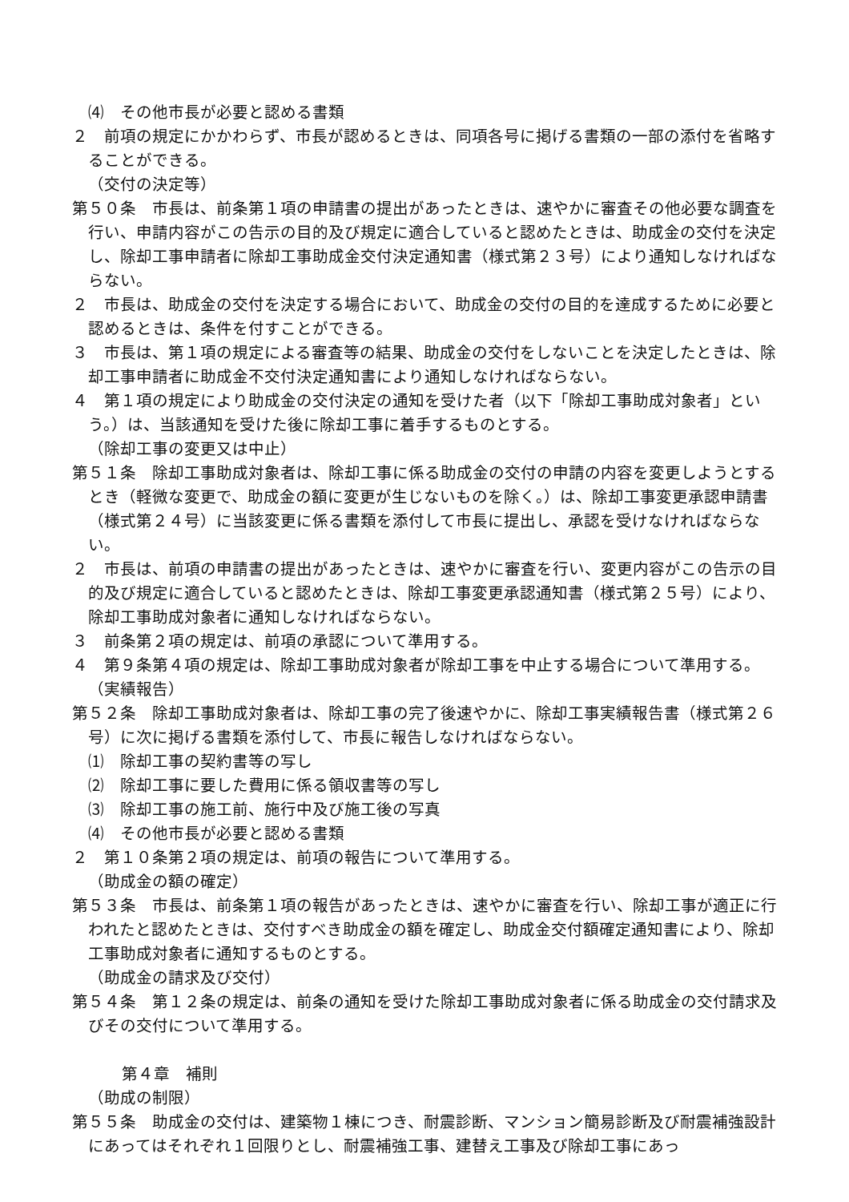⑷　その他市長が必要と認める書類
２　前項の規定にかかわらず、市長が認めるときは、同項各号に掲げる書類の一部の添付を省略することができる。
（交付の決定等）
第５０条　市長は、前条第１項の申請書の提出があったときは、速やかに審査その他必要な調査を行い、申請内容がこの告示の目的及び規定に適合していると認めたときは、助成金の交付を決定し、除却工事申請者に除却工事助成金交付決定通知書（様式第２３号）により通知しなければならない。
２　市長は、助成金の交付を決定する場合において、助成金の交付の目的を達成するために必要と認めるときは、条件を付すことができる。
３　市長は、第１項の規定による審査等の結果、助成金の交付をしないことを決定したときは、除却工事申請者に助成金不交付決定通知書により通知しなければならない。
４　第１項の規定により助成金の交付決定の通知を受けた者（以下「除却工事助成対象者」という。）は、当該通知を受けた後に除却工事に着手するものとする。
（除却工事の変更又は中止）
第５１条　除却工事助成対象者は、除却工事に係る助成金の交付の申請の内容を変更しようとするとき（軽微な変更で、助成金の額に変更が生じないものを除く。）は、除却工事変更承認申請書（様式第２４号）に当該変更に係る書類を添付して市長に提出し、承認を受けなければならない。
２　市長は、前項の申請書の提出があったときは、速やかに審査を行い、変更内容がこの告示の目的及び規定に適合していると認めたときは、除却工事変更承認通知書（様式第２５号）により、除却工事助成対象者に通知しなければならない。
３　前条第２項の規定は、前項の承認について準用する。
４　第９条第４項の規定は、除却工事助成対象者が除却工事を中止する場合について準用する。
（実績報告）
第５２条　除却工事助成対象者は、除却工事の完了後速やかに、除却工事実績報告書（様式第２６号）に次に掲げる書類を添付して、市長に報告しなければならない。
⑴　除却工事の契約書等の写し
⑵　除却工事に要した費用に係る領収書等の写し
⑶　除却工事の施工前、施行中及び施工後の写真
⑷　その他市長が必要と認める書類
２　第１０条第２項の規定は、前項の報告について準用する。
（助成金の額の確定）
第５３条　市長は、前条第１項の報告があったときは、速やかに審査を行い、除却工事が適正に行われたと認めたときは、交付すべき助成金の額を確定し、助成金交付額確定通知書により、除却工事助成対象者に通知するものとする。
（助成金の請求及び交付）
第５４条　第１２条の規定は、前条の通知を受けた除却工事助成対象者に係る助成金の交付請求及びその交付について準用する。
第４章　補則
（助成の制限）
第５５条　助成金の交付は、建築物１棟につき、耐震診断、マンション簡易診断及び耐震補強設計にあってはそれぞれ１回限りとし、耐震補強工事、建替え工事及び除却工事にあっ